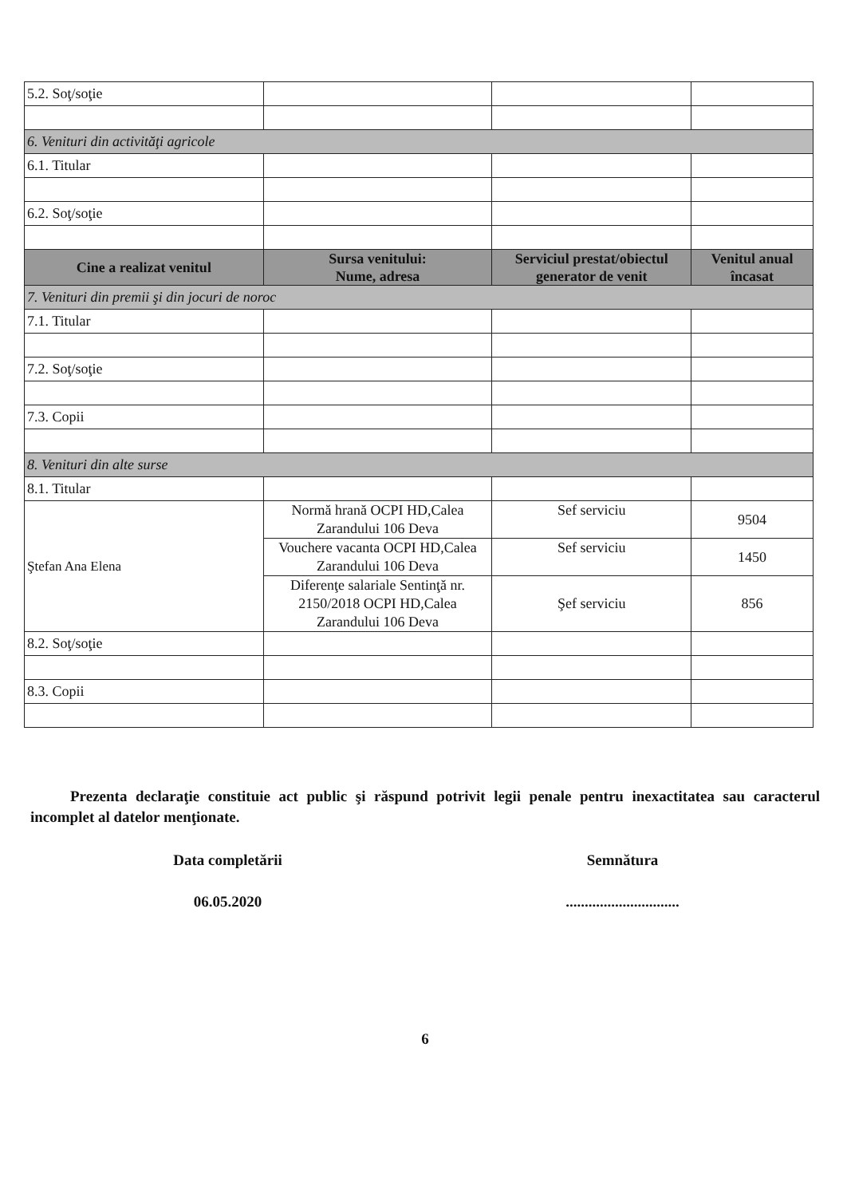| 5.2. Soţ/soţie | | | |
| 6. Venituri din activităţi agricole | | | |
| 6.1. Titular | | | |
| 6.2. Soţ/soţie | | | |
| Cine a realizat venitul | Sursa venitului: Nume, adresa | Serviciul prestat/obiectul generator de venit | Venitul anual încasat |
| 7. Venituri din premii şi din jocuri de noroc | | | |
| 7.1. Titular | | | |
| 7.2. Soţ/soţie | | | |
| 7.3. Copii | | | |
| 8. Venituri din alte surse | | | |
| 8.1. Titular | | | |
| Ştefan Ana Elena | Normă hrană OCPI HD,Calea Zarandului 106 Deva | Sef serviciu | 9504 |
| | Vouchere vacanta OCPI HD,Calea Zarandului 106 Deva | Sef serviciu | 1450 |
| | Diferenţe salariale Sentinţă nr. 2150/2018 OCPI HD,Calea Zarandului 106 Deva | Şef serviciu | 856 |
| 8.2. Soţ/soţie | | | |
| 8.3. Copii | | | |
Prezenta declaraţie constituie act public şi răspund potrivit legii penale pentru inexactitatea sau caracterul incomplet al datelor menţionate.
Data completării Semnătura
06.05.2020 ..............................
6